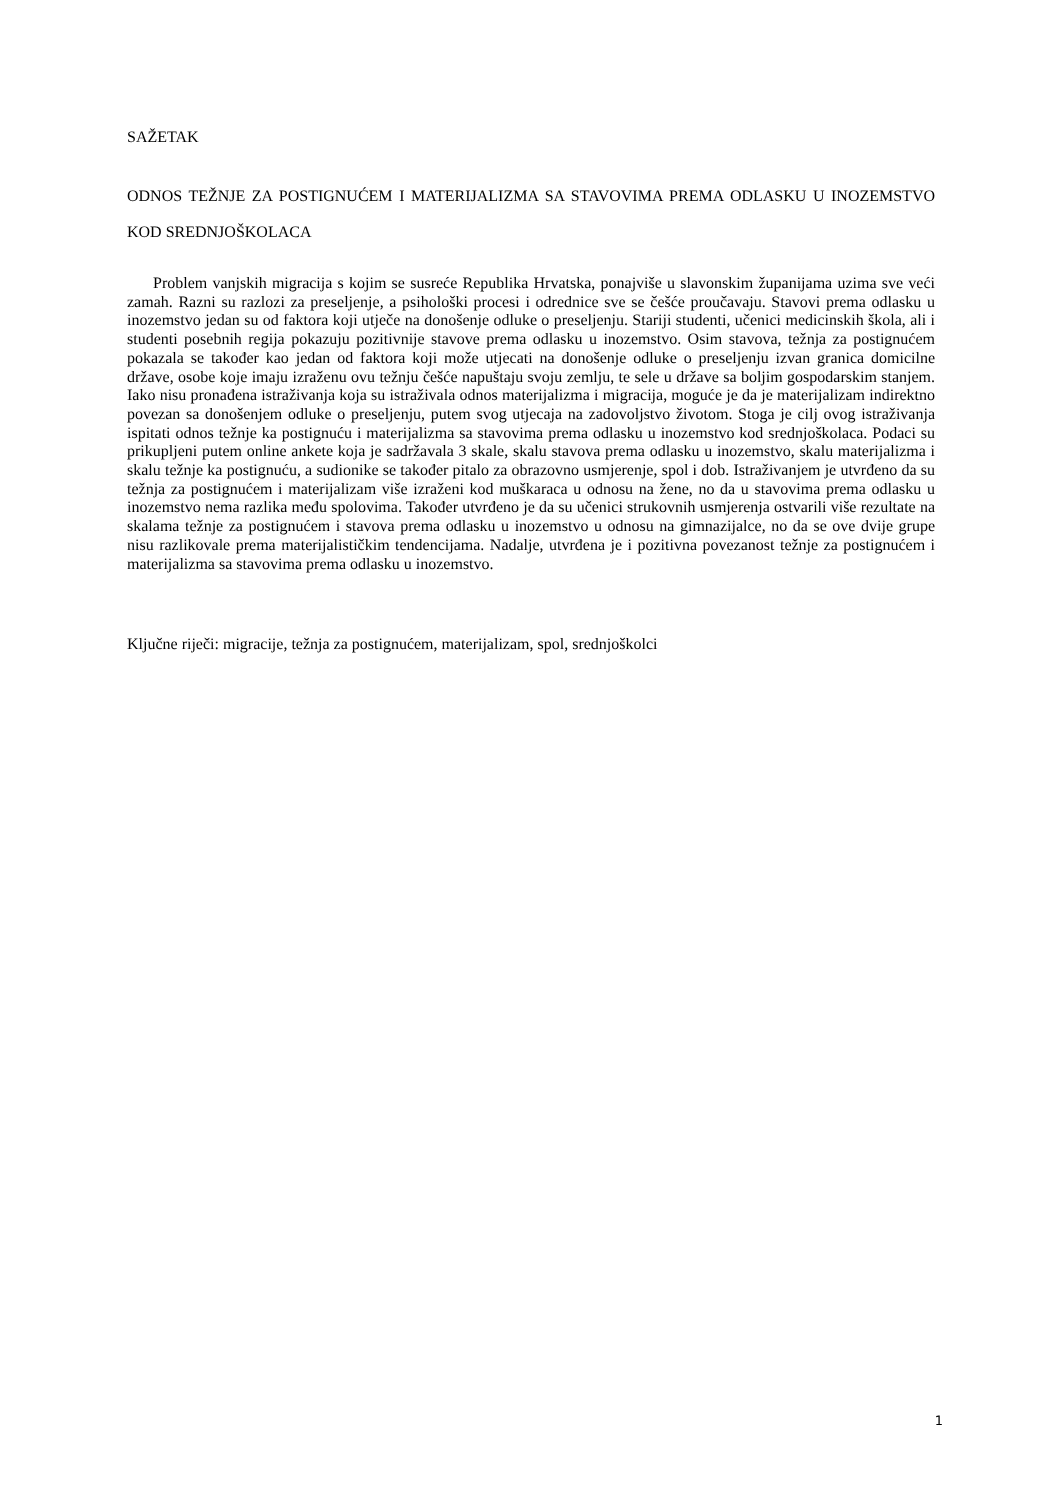SAŽETAK
ODNOS TEŽNJE ZA POSTIGNUĆEM I MATERIJALIZMA SA STAVOVIMA PREMA ODLASKU U INOZEMSTVO KOD SREDNJOŠKOLACA
Problem vanjskih migracija s kojim se susreće Republika Hrvatska, ponajviše u slavonskim županijama uzima sve veći zamah. Razni su razlozi za preseljenje, a psihološki procesi i odrednice sve se češće proučavaju. Stavovi prema odlasku u inozemstvo jedan su od faktora koji utječe na donošenje odluke o preseljenju. Stariji studenti, učenici medicinskih škola, ali i studenti posebnih regija pokazuju pozitivnije stavove prema odlasku u inozemstvo. Osim stavova, težnja za postignućem pokazala se također kao jedan od faktora koji može utjecati na donošenje odluke o preseljenju izvan granica domicilne države, osobe koje imaju izraženu ovu težnju češće napuštaju svoju zemlju, te sele u države sa boljim gospodarskim stanjem. Iako nisu pronađena istraživanja koja su istraživala odnos materijalizma i migracija, moguće je da je materijalizam indirektno povezan sa donošenjem odluke o preseljenju, putem svog utjecaja na zadovoljstvo životom. Stoga je cilj ovog istraživanja ispitati odnos težnje ka postignuću i materijalizma sa stavovima prema odlasku u inozemstvo kod srednjoškolaca. Podaci su prikupljeni putem online ankete koja je sadržavala 3 skale, skalu stavova prema odlasku u inozemstvo, skalu materijalizma i skalu težnje ka postignuću, a sudionike se također pitalo za obrazovno usmjerenje, spol i dob. Istraživanjem je utvrđeno da su težnja za postignućem i materijalizam više izraženi kod muškaraca u odnosu na žene, no da u stavovima prema odlasku u inozemstvo nema razlika među spolovima. Također utvrđeno je da su učenici strukovnih usmjerenja ostvarili više rezultate na skalama težnje za postignućem i stavova prema odlasku u inozemstvo u odnosu na gimnazijalce, no da se ove dvije grupe nisu razlikovale prema materijalističkim tendencijama. Nadalje, utvrđena je i pozitivna povezanost težnje za postignućem i materijalizma sa stavovima prema odlasku u inozemstvo.
Ključne riječi: migracije, težnja za postignućem, materijalizam, spol, srednjoškolci
1